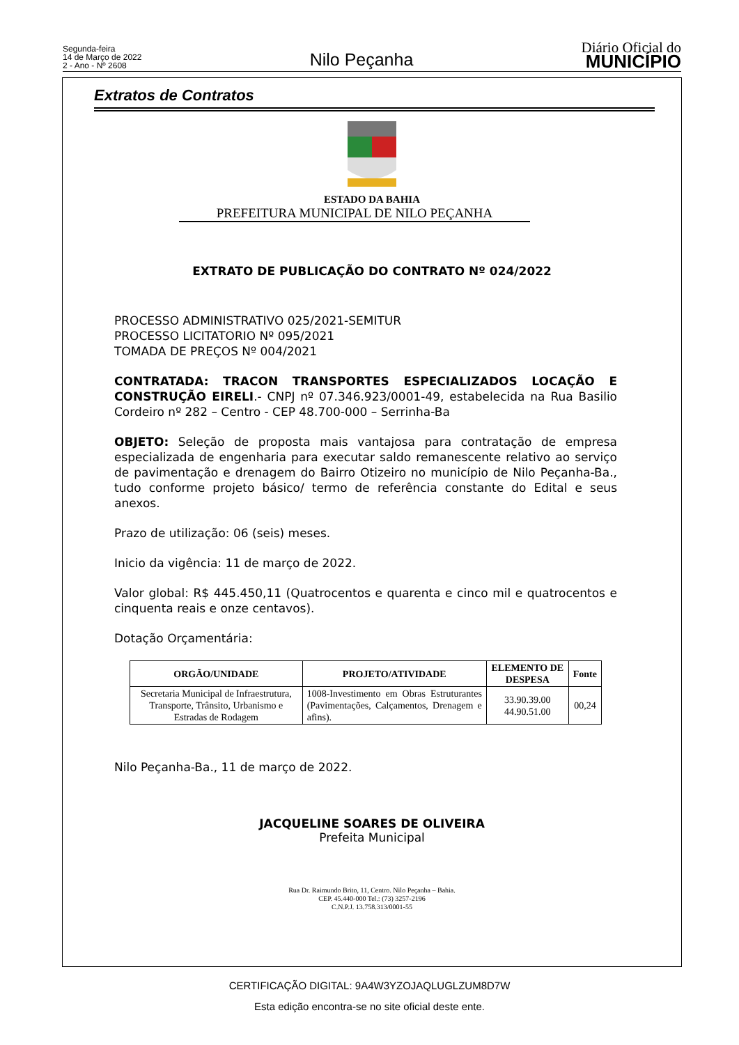Segunda-feira
14 de Março de 2022
2 - Ano - Nº 2608
Nilo Peçanha
Diário Oficial do
MUNICÍPIO
Extratos de Contratos
ESTADO DA BAHIA
PREFEITURA MUNICIPAL DE NILO PEÇANHA
EXTRATO DE PUBLICAÇÃO DO CONTRATO Nº 024/2022
PROCESSO ADMINISTRATIVO 025/2021-SEMITUR
PROCESSO LICITATORIO Nº 095/2021
TOMADA DE PREÇOS Nº 004/2021
CONTRATADA: TRACON TRANSPORTES ESPECIALIZADOS LOCAÇÃO E CONSTRUÇÃO EIRELI.- CNPJ nº 07.346.923/0001-49, estabelecida na Rua Basilio Cordeiro nº 282 – Centro - CEP 48.700-000 – Serrinha-Ba
OBJETO: Seleção de proposta mais vantajosa para contratação de empresa especializada de engenharia para executar saldo remanescente relativo ao serviço de pavimentação e drenagem do Bairro Otizeiro no município de Nilo Peçanha-Ba., tudo conforme projeto básico/ termo de referência constante do Edital e seus anexos.
Prazo de utilização: 06 (seis) meses.
Inicio da vigência: 11 de março de 2022.
Valor global: R$ 445.450,11 (Quatrocentos e quarenta e cinco mil e quatrocentos e cinquenta reais e onze centavos).
Dotação Orçamentária:
| ORGÃO/UNIDADE | PROJETO/ATIVIDADE | ELEMENTO DE DESPESA | Fonte |
| --- | --- | --- | --- |
| Secretaria Municipal de Infraestrutura, Transporte, Trânsito, Urbanismo e Estradas de Rodagem | 1008-Investimento em Obras Estruturantes (Pavimentações, Calçamentos, Drenagem e afins). | 33.90.39.00 44.90.51.00 | 00,24 |
Nilo Peçanha-Ba., 11 de março de 2022.
JACQUELINE SOARES DE OLIVEIRA
Prefeita Municipal
Rua Dr. Raimundo Brito, 11, Centro. Nilo Peçanha – Bahia.
CEP. 45.440-000 Tel.: (73) 3257-2196
C.N.P.J. 13.758.313/0001-55
CERTIFICAÇÃO DIGITAL: 9A4W3YZOJAQLUGLZUM8D7W
Esta edição encontra-se no site oficial deste ente.